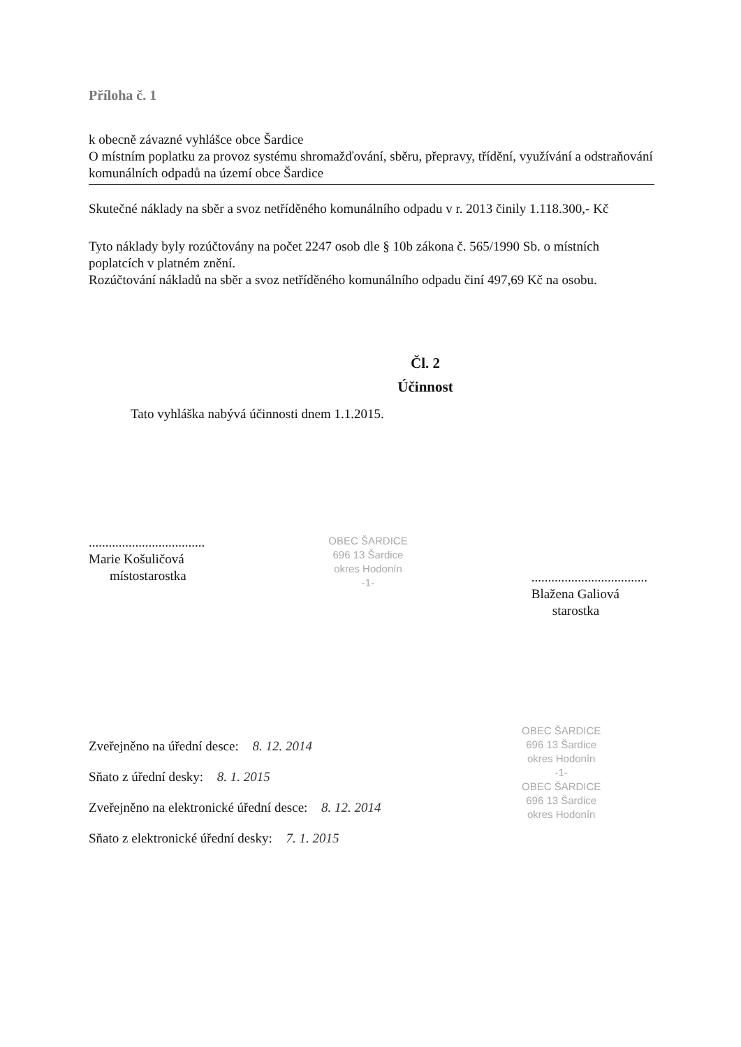Příloha č. 1
k obecně závazné vyhlášce obce Šardice
O místním poplatku za provoz systému shromažďování, sběru, přepravy, třídění, využívání a odstraňování komunálních odpadů na území obce Šardice
Skutečné náklady na sběr a svoz netříděného komunálního odpadu v r. 2013 činily 1.118.300,- Kč
Tyto náklady byly rozúčtovány na počet 2247 osob dle § 10b zákona č. 565/1990 Sb. o místních poplatcích v platném znění.
Rozúčtování nákladů na sběr a svoz netříděného komunálního odpadu činí 497,69 Kč na osobu.
Čl. 2
Účinnost
Tato vyhláška nabývá účinnosti dnem 1.1.2015.
...................................
Marie Košuličová
místostarostka
OBEC ŠARDICE
696 13 Šardice
okres Hodonín
-1-
...................................
Blažena Galiová
starostka
Zveřejněno na úřední desce: 8. 12. 2014
Sňato z úřední desky: 8. 1. 2015
Zveřejněno na elektronické úřední desce: 8. 12. 2014
Sňato z elektronické úřední desky: 7. 1. 2015
OBEC ŠARDICE
696 13 Šardice
okres Hodonín
-1-
OBEC ŠARDICE
696 13 Šardice
okres Hodonín